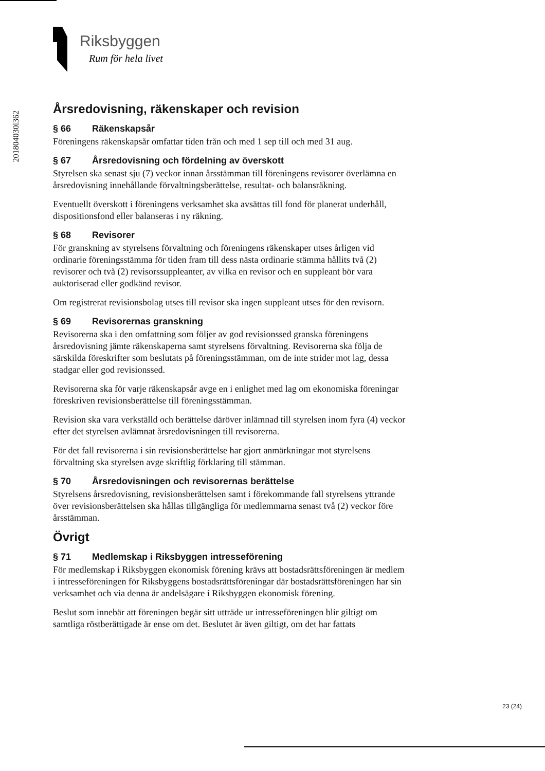Riksbyggen
Rum för hela livet
201804030l362
Årsredovisning, räkenskaper och revision
§ 66 Räkenskapsår
Föreningens räkenskapsår omfattar tiden från och med 1 sep till och med 31 aug.
§ 67 Årsredovisning och fördelning av överskott
Styrelsen ska senast sju (7) veckor innan årsstämman till föreningens revisorer överlämna en årsredovisning innehållande förvaltningsberättelse, resultat- och balansräkning.
Eventuellt överskott i föreningens verksamhet ska avsättas till fond för planerat underhåll, dispositionsfond eller balanseras i ny räkning.
§ 68 Revisorer
För granskning av styrelsens förvaltning och föreningens räkenskaper utses årligen vid ordinarie föreningsstämma för tiden fram till dess nästa ordinarie stämma hållits två (2) revisorer och två (2) revisorssuppleanter, av vilka en revisor och en suppleant bör vara auktoriserad eller godkänd revisor.
Om registrerat revisionsbolag utses till revisor ska ingen suppleant utses för den revisorn.
§ 69 Revisorernas granskning
Revisorerna ska i den omfattning som följer av god revisionssed granska föreningens årsredovisning jämte räkenskaperna samt styrelsens förvaltning. Revisorerna ska följa de särskilda föreskrifter som beslutats på föreningsstämman, om de inte strider mot lag, dessa stadgar eller god revisionssed.
Revisorerna ska för varje räkenskapsår avge en i enlighet med lag om ekonomiska föreningar föreskriven revisionsberättelse till föreningsstämman.
Revision ska vara verkställd och berättelse däröver inlämnad till styrelsen inom fyra (4) veckor efter det styrelsen avlämnat årsredovisningen till revisorerna.
För det fall revisorerna i sin revisionsberättelse har gjort anmärkningar mot styrelsens förvaltning ska styrelsen avge skriftlig förklaring till stämman.
§ 70 Årsredovisningen och revisorernas berättelse
Styrelsens årsredovisning, revisionsberättelsen samt i förekommande fall styrelsens yttrande över revisionsberättelsen ska hållas tillgängliga för medlemmarna senast två (2) veckor före årsstämman.
Övrigt
§ 71 Medlemskap i Riksbyggen intresseförening
För medlemskap i Riksbyggen ekonomisk förening krävs att bostadsrättsföreningen är medlem i intresseföreningen för Riksbyggens bostadsrättsföreningar där bostadsrättsföreningen har sin verksamhet och via denna är andelsägare i Riksbyggen ekonomisk förening.
Beslut som innebär att föreningen begär sitt utträde ur intresseföreningen blir giltigt om samtliga röstberättigade är ense om det. Beslutet är även giltigt, om det har fattats
23 (24)